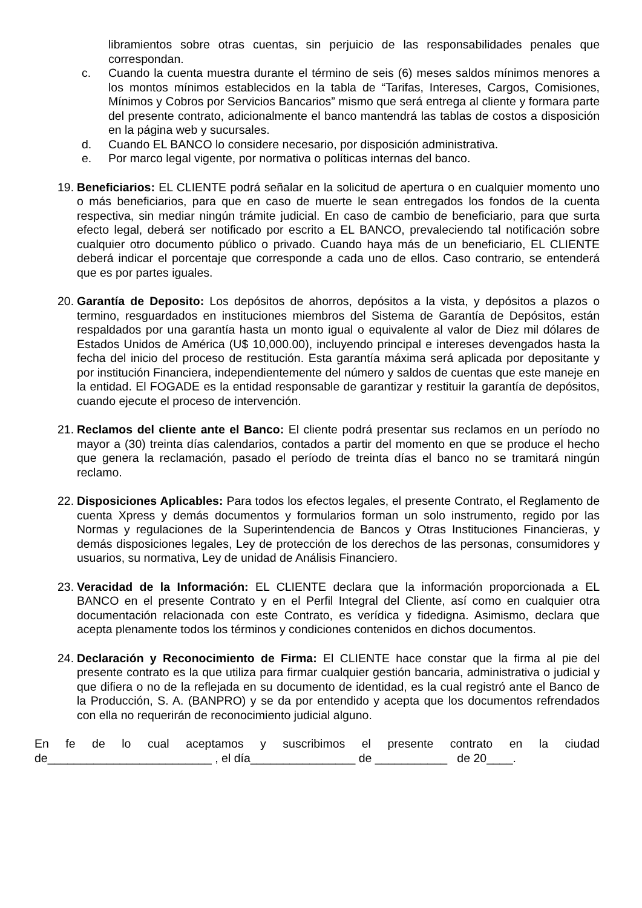libramientos sobre otras cuentas, sin perjuicio de las responsabilidades penales que correspondan.
c. Cuando la cuenta muestra durante el término de seis (6) meses saldos mínimos menores a los montos mínimos establecidos en la tabla de “Tarifas, Intereses, Cargos, Comisiones, Mínimos y Cobros por Servicios Bancarios” mismo que será entrega al cliente y formara parte del presente contrato, adicionalmente el banco mantendrá las tablas de costos a disposición en la página web y sucursales.
d. Cuando EL BANCO lo considere necesario, por disposición administrativa.
e. Por marco legal vigente, por normativa o políticas internas del banco.
19.
Beneficiarios: EL CLIENTE podrá señalar en la solicitud de apertura o en cualquier momento uno o más beneficiarios, para que en caso de muerte le sean entregados los fondos de la cuenta respectiva, sin mediar ningún trámite judicial. En caso de cambio de beneficiario, para que surta efecto legal, deberá ser notificado por escrito a EL BANCO, prevaleciendo tal notificación sobre cualquier otro documento público o privado. Cuando haya más de un beneficiario, EL CLIENTE deberá indicar el porcentaje que corresponde a cada uno de ellos. Caso contrario, se entenderá que es por partes iguales.
20.
Garantía de Deposito: Los depósitos de ahorros, depósitos a la vista, y depósitos a plazos o termino, resguardados en instituciones miembros del Sistema de Garantía de Depósitos, están respaldados por una garantía hasta un monto igual o equivalente al valor de Diez mil dólares de Estados Unidos de América (U$ 10,000.00), incluyendo principal e intereses devengados hasta la fecha del inicio del proceso de restitución. Esta garantía máxima será aplicada por depositante y por institución Financiera, independientemente del número y saldos de cuentas que este maneje en la entidad. El FOGADE es la entidad responsable de garantizar y restituir la garantía de depósitos, cuando ejecute el proceso de intervención.
21.
Reclamos del cliente ante el Banco: El cliente podrá presentar sus reclamos en un período no mayor a (30) treinta días calendarios, contados a partir del momento en que se produce el hecho que genera la reclamación, pasado el período de treinta días el banco no se tramitará ningún reclamo.
22.
Disposiciones Aplicables: Para todos los efectos legales, el presente Contrato, el Reglamento de cuenta Xpress y demás documentos y formularios forman un solo instrumento, regido por las Normas y regulaciones de la Superintendencia de Bancos y Otras Instituciones Financieras, y demás disposiciones legales, Ley de protección de los derechos de las personas, consumidores y usuarios, su normativa, Ley de unidad de Análisis Financiero.
23.
Veracidad de la Información: EL CLIENTE declara que la información proporcionada a EL BANCO en el presente Contrato y en el Perfil Integral del Cliente, así como en cualquier otra documentación relacionada con este Contrato, es verídica y fidedigna. Asimismo, declara que acepta plenamente todos los términos y condiciones contenidos en dichos documentos.
24.
Declaración y Reconocimiento de Firma: El CLIENTE hace constar que la firma al pie del presente contrato es la que utiliza para firmar cualquier gestión bancaria, administrativa o judicial y que difiera o no de la reflejada en su documento de identidad, es la cual registró ante el Banco de la Producción, S. A. (BANPRO) y se da por entendido y acepta que los documentos refrendados con ella no requerirán de reconocimiento judicial alguno.
En fe de lo cual aceptamos y suscribimos el presente contrato en la ciudad
de_________________________ , el día________________ de ___________ de 20____.